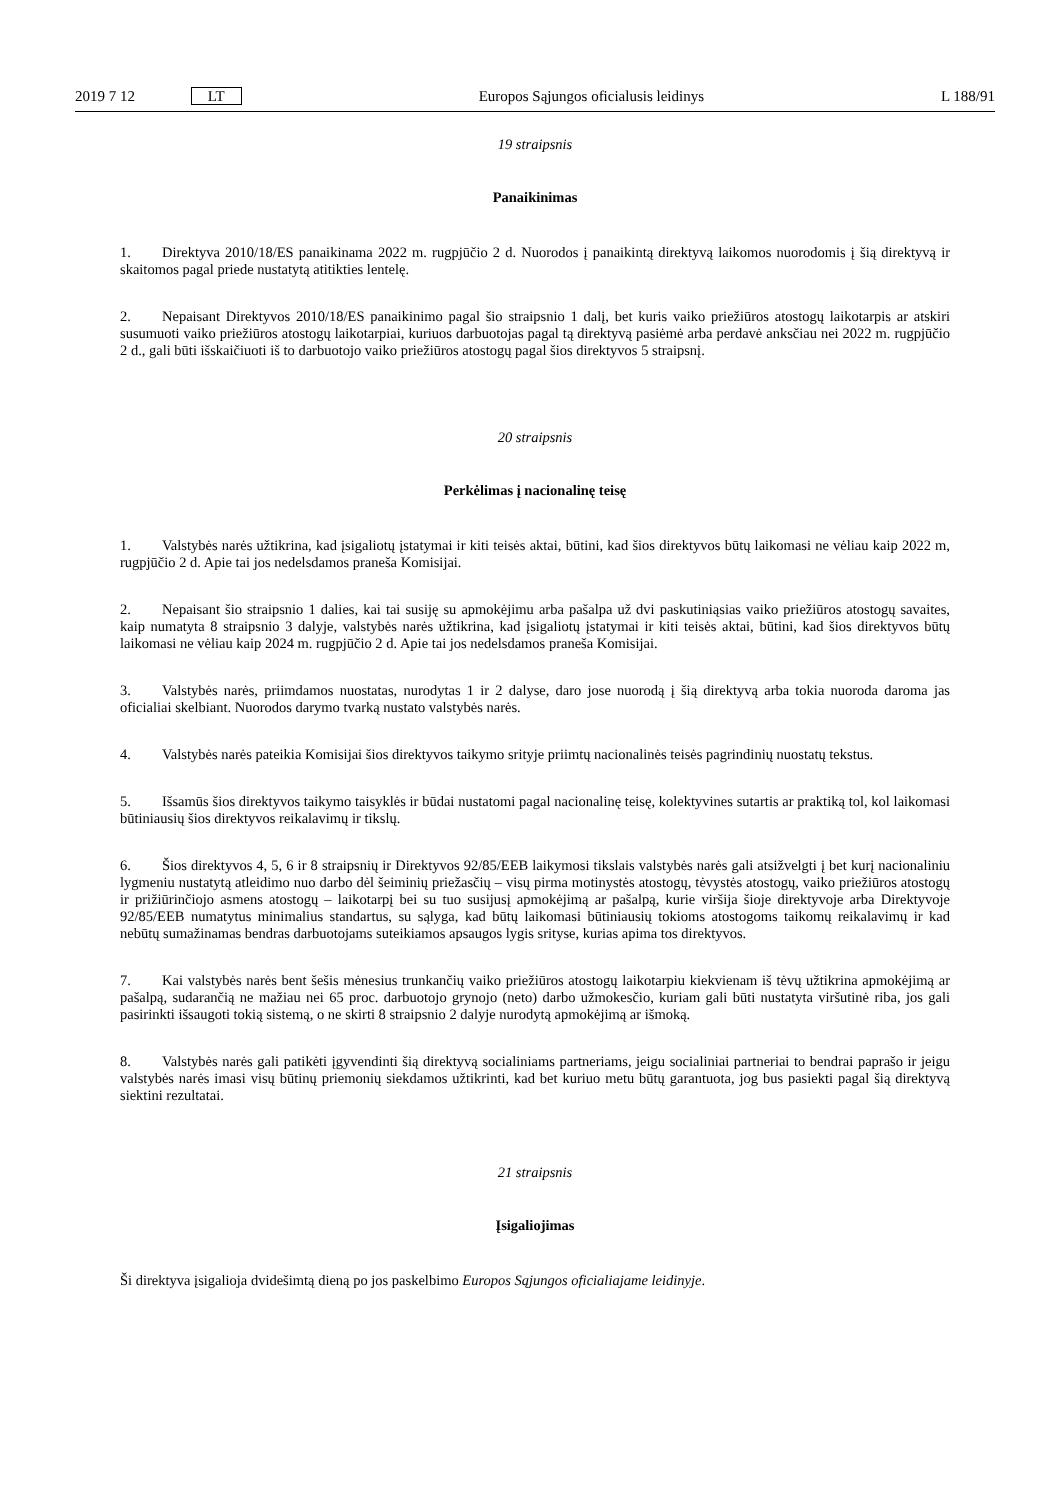2019 7 12 LT Europos Sąjungos oficialusis leidinys L 188/91
19 straipsnis
Panaikinimas
1. Direktyva 2010/18/ES panaikinama 2022 m. rugpjūčio 2 d. Nuorodos į panaikintą direktyvą laikomos nuorodomis į šią direktyvą ir skaitomos pagal priede nustatytą atitikties lentelę.
2. Nepaisant Direktyvos 2010/18/ES panaikinimo pagal šio straipsnio 1 dalį, bet kuris vaiko priežiūros atostogų laikotarpis ar atskiri susumuoti vaiko priežiūros atostogų laikotarpiai, kuriuos darbuotojas pagal tą direktyvą pasiėmė arba perdavė anksčiau nei 2022 m. rugpjūčio 2 d., gali būti išskaičiuoti iš to darbuotojo vaiko priežiūros atostogų pagal šios direktyvos 5 straipsnį.
20 straipsnis
Perkėlimas į nacionalinę teisę
1. Valstybės narės užtikrina, kad įsigaliotų įstatymai ir kiti teisės aktai, būtini, kad šios direktyvos būtų laikomasi ne vėliau kaip 2022 m, rugpjūčio 2 d. Apie tai jos nedelsdamos praneša Komisijai.
2. Nepaisant šio straipsnio 1 dalies, kai tai susiję su apmokėjimu arba pašalpa už dvi paskutiniąsias vaiko priežiūros atostogų savaites, kaip numatyta 8 straipsnio 3 dalyje, valstybės narės užtikrina, kad įsigaliotų įstatymai ir kiti teisės aktai, būtini, kad šios direktyvos būtų laikomasi ne vėliau kaip 2024 m. rugpjūčio 2 d. Apie tai jos nedelsdamos praneša Komisijai.
3. Valstybės narės, priimdamos nuostatas, nurodytas 1 ir 2 dalyse, daro jose nuorodą į šią direktyvą arba tokia nuoroda daroma jas oficialiai skelbiant. Nuorodos darymo tvarką nustato valstybės narės.
4. Valstybės narės pateikia Komisijai šios direktyvos taikymo srityje priimtų nacionalinės teisės pagrindinių nuostatų tekstus.
5. Išsamūs šios direktyvos taikymo taisyklės ir būdai nustatomi pagal nacionalinę teisę, kolektyvines sutartis ar praktiką tol, kol laikomasi būtiniausių šios direktyvos reikalavimų ir tikslų.
6. Šios direktyvos 4, 5, 6 ir 8 straipsnių ir Direktyvos 92/85/EEB laikymosi tikslais valstybės narės gali atsižvelgti į bet kurį nacionaliniu lygmeniu nustatytą atleidimo nuo darbo dėl šeiminių priežasčių – visų pirma motinystės atostogų, tėvystės atostogų, vaiko priežiūros atostogų ir prižiūrinčiojo asmens atostogų – laikotarpį bei su tuo susijusį apmokėjimą ar pašalpą, kurie viršija šioje direktyvoje arba Direktyvoje 92/85/EEB numatytus minimalius standartus, su sąlyga, kad būtų laikomasi būtiniausių tokioms atostogoms taikomų reikalavimų ir kad nebūtų sumažinamas bendras darbuotojams suteikiamos apsaugos lygis srityse, kurias apima tos direktyvos.
7. Kai valstybės narės bent šešis mėnesius trunkančių vaiko priežiūros atostogų laikotarpiu kiekvienam iš tėvų užtikrina apmokėjimą ar pašalpą, sudarančią ne mažiau nei 65 proc. darbuotojo grynojo (neto) darbo užmokesčio, kuriam gali būti nustatyta viršutinė riba, jos gali pasirinkti išsaugoti tokią sistemą, o ne skirti 8 straipsnio 2 dalyje nurodytą apmokėjimą ar išmoką.
8. Valstybės narės gali patikėti įgyvendinti šią direktyvą socialiniams partneriams, jeigu socialiniai partneriai to bendrai paprašo ir jeigu valstybės narės imasi visų būtinų priemonių siekdamos užtikrinti, kad bet kuriuo metu būtų garantuota, jog bus pasiekti pagal šią direktyvą siektini rezultatai.
21 straipsnis
Įsigaliojimas
Ši direktyva įsigalioja dvidešimtą dieną po jos paskelbimo Europos Sąjungos oficialiajame leidinyje.